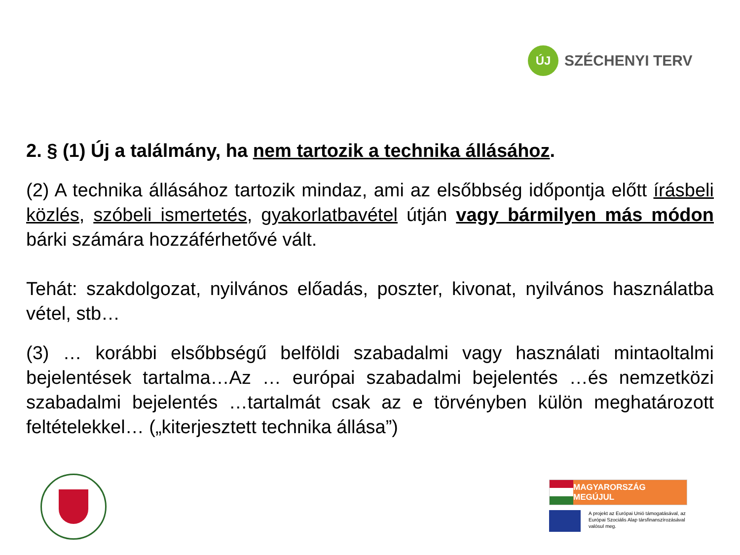ÚJ
SZÉCHENYI TERV
2. § (1) Új a találmány, ha nem tartozik a technika állásához.
(2) A technika állásához tartozik mindaz, ami az elsőbbség időpontja előtt írásbeli közlés, szóbeli ismertetés, gyakorlatbavétel útján vagy bármilyen más módon bárki számára hozzáférhetővé vált.
Tehát: szakdolgozat, nyilvános előadás, poszter, kivonat, nyilvános használatba vétel, stb…
(3) … korábbi elsőbbségű belföldi szabadalmi vagy használati mintaoltalmi bejelentések tartalma…Az … európai szabadalmi bejelentés …és nemzetközi szabadalmi bejelentés …tartalmát csak az e törvényben külön meghatározott feltételekkel… („kiterjesztett technika állása”)
MAGYARORSZÁG MEGÚJUL
A projekt az Európai Unió támogatásával, az Európai Szociális Alap társfinanszírozásával valósul meg.